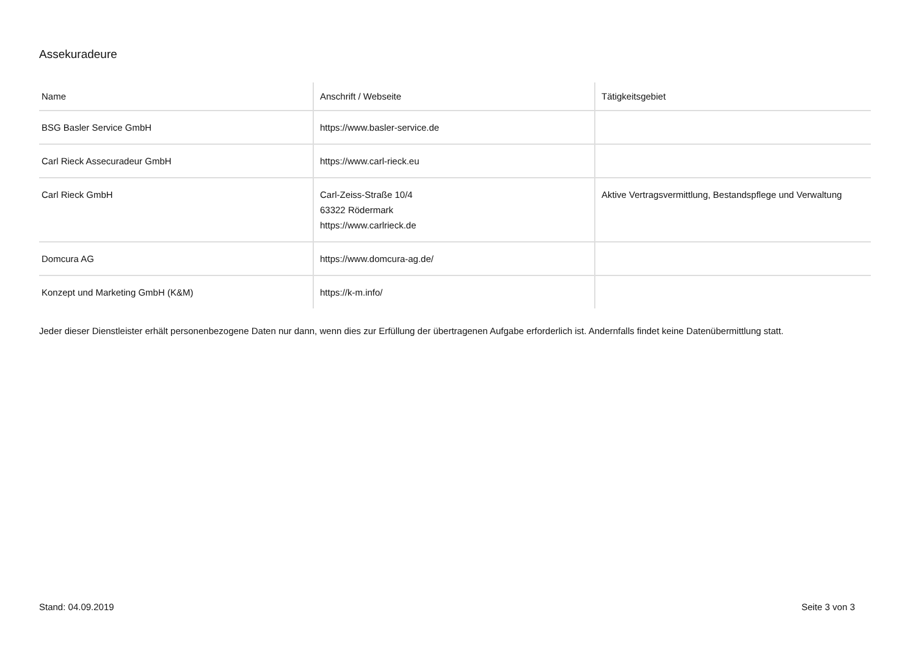Assekuradeure
| Name | Anschrift / Webseite | Tätigkeitsgebiet |
| --- | --- | --- |
| BSG Basler Service GmbH | https://www.basler-service.de | |
| Carl Rieck Assecuradeur GmbH | https://www.carl-rieck.eu | |
| Carl Rieck GmbH | Carl-Zeiss-Straße 10/4 63322 Rödermark https://www.carlrieck.de | Aktive Vertragsvermittlung, Bestandspflege und Verwaltung |
| Domcura AG | https://www.domcura-ag.de/ | |
| Konzept und Marketing GmbH (K&M) | https://k-m.info/ | |
Jeder dieser Dienstleister erhält personenbezogene Daten nur dann, wenn dies zur Erfüllung der übertragenen Aufgabe erforderlich ist. Andernfalls findet keine Datenübermittlung statt.
Stand: 04.09.2019 Seite 3 von 3